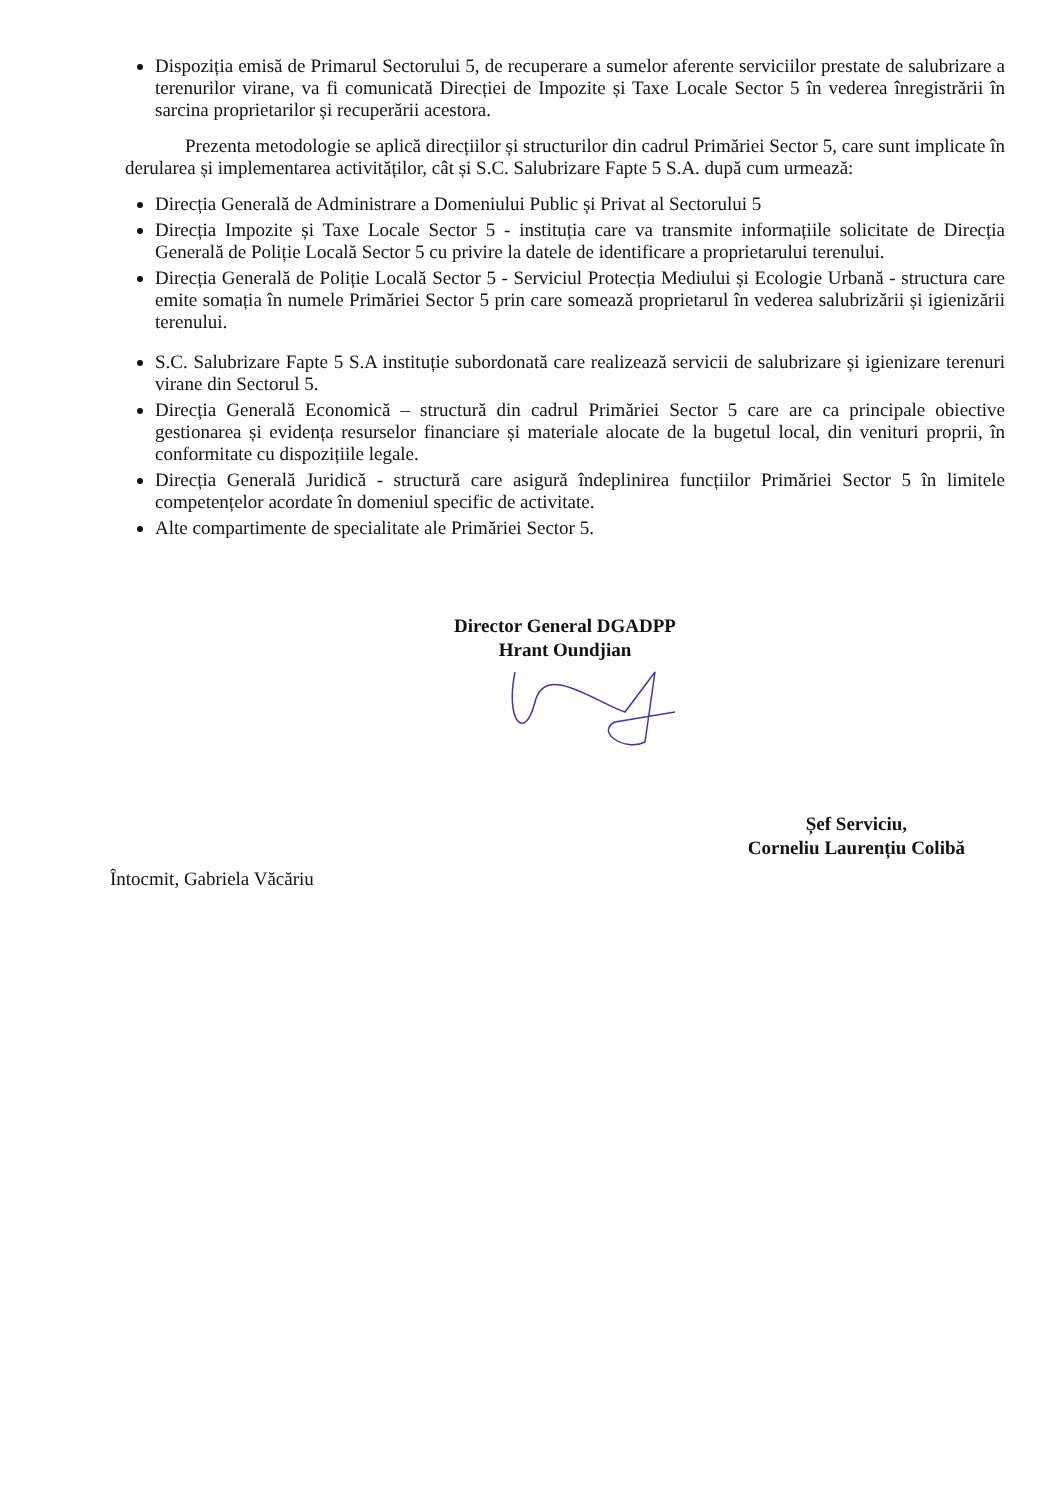Dispoziția emisă de Primarul Sectorului 5, de recuperare a sumelor aferente serviciilor prestate de salubrizare a terenurilor virane, va fi comunicată Direcției de Impozite și Taxe Locale Sector 5 în vederea înregistrării în sarcina proprietarilor și recuperării acestora.
Prezenta metodologie se aplică direcțiilor și structurilor din cadrul Primăriei Sector 5, care sunt implicate în derularea și implementarea activităților, cât și S.C. Salubrizare Fapte 5 S.A. după cum urmează:
Direcția Generală de Administrare a Domeniului Public și Privat al Sectorului 5
Direcția Impozite și Taxe Locale Sector 5 - instituția care va transmite informațiile solicitate de Direcția Generală de Poliție Locală Sector 5 cu privire la datele de identificare a proprietarului terenului.
Direcția Generală de Poliție Locală Sector 5 - Serviciul Protecția Mediului și Ecologie Urbană - structura care emite somația în numele Primăriei Sector 5 prin care somează proprietarul în vederea salubrizării și igienizării terenului.
S.C. Salubrizare Fapte 5 S.A instituție subordonată care realizează servicii de salubrizare și igienizare terenuri virane din Sectorul 5.
Direcția Generală Economică – structură din cadrul Primăriei Sector 5 care are ca principale obiective gestionarea și evidența resurselor financiare și materiale alocate de la bugetul local, din venituri proprii, în conformitate cu dispozițiile legale.
Direcția Generală Juridică - structură care asigură îndeplinirea funcțiilor Primăriei Sector 5 în limitele competențelor acordate în domeniul specific de activitate.
Alte compartimente de specialitate ale Primăriei Sector 5.
Director General DGADPP
Hrant Oundjian
Întocmit, Gabriela Văcăriu
Șef Serviciu,
Corneliu Laurențiu Colibă